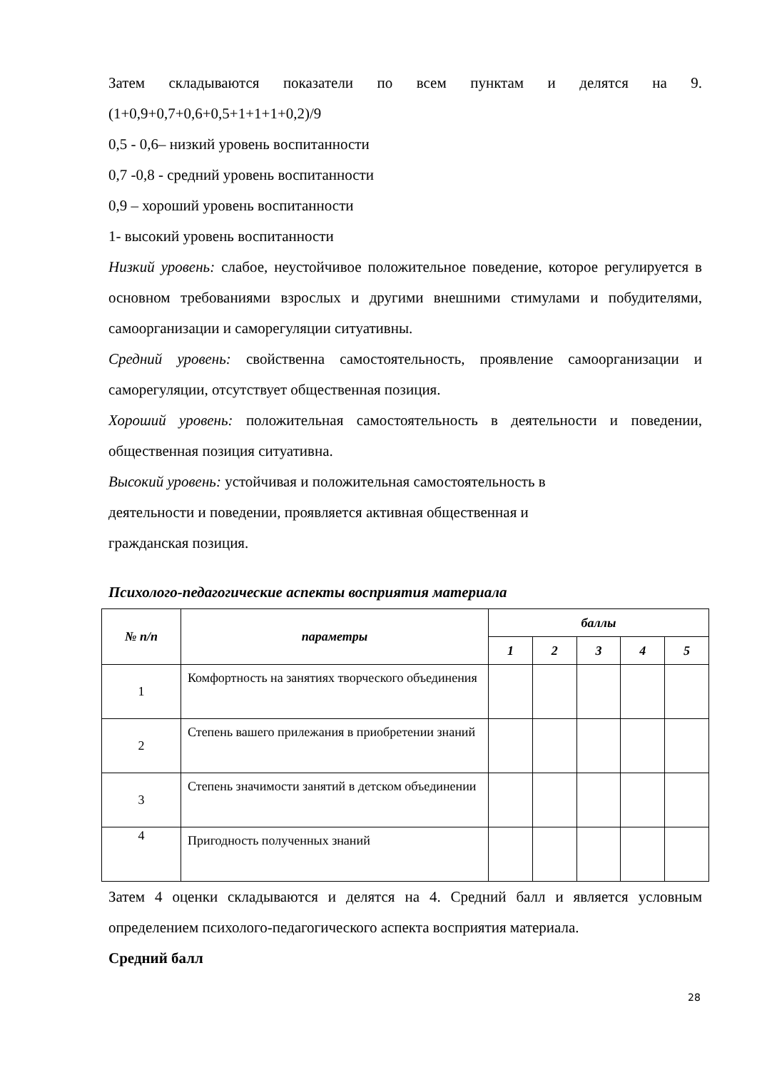Затем складываются показатели по всем пунктам и делятся на 9. (1+0,9+0,7+0,6+0,5+1+1+1+0,2)/9
0,5 - 0,6– низкий уровень воспитанности
0,7 -0,8 - средний уровень воспитанности
0,9 – хороший уровень воспитанности
1- высокий уровень воспитанности
Низкий уровень: слабое, неустойчивое положительное поведение, которое регулируется в основном требованиями взрослых и другими внешними стимулами и побудителями, самоорганизации и саморегуляции ситуативны.
Средний уровень: свойственна самостоятельность, проявление самоорганизации и саморегуляции, отсутствует общественная позиция.
Хороший уровень: положительная самостоятельность в деятельности и поведении, общественная позиция ситуативна.
Высокий уровень: устойчивая и положительная самостоятельность в
деятельности и поведении, проявляется активная общественная и
гражданская позиция.
Психолого-педагогические аспекты восприятия материала
| № п/п | параметры | баллы | | | | |
| --- | --- | --- | --- | --- | --- | --- |
| | | 1 | 2 | 3 | 4 | 5 |
| 1 | Комфортность на занятиях творческого объединения | | | | | |
| 2 | Степень вашего прилежания в приобретении знаний | | | | | |
| 3 | Степень значимости занятий в детском объединении | | | | | |
| 4 | Пригодность полученных знаний | | | | | |
Затем 4 оценки складываются и делятся на 4. Средний балл и является условным определением психолого-педагогического аспекта восприятия материала.
Средний балл
28